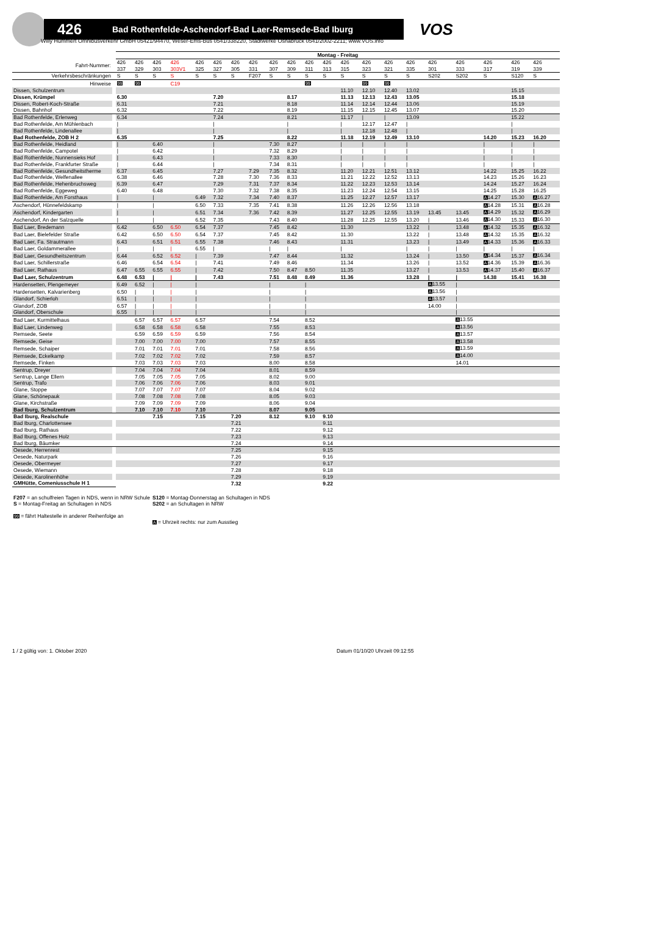426 Bad Rothenfelde-Aschendorf-Bad Laer-Remsede-Bad Iburg
VOS
Willy Hummert Omnibusverkehr GmbH 05421/94470, Weser-Ems-Bus 0541/338220, Stadtwerke Osnabrück 0541/2002-2211; www.VOS.info
| | | Montag - Freitag | | | | | | | | | | | | | | | | | | | | |
| Fahrt-Nummer: | | 426 337 | 426 329 | 426 303 | 426 303V1 | 426 325 | 426 327 | 426 305 | 426 331 | 426 307 | 426 309 | 426 311 | 426 313 | 426 315 | 426 323 | 426 321 | 426 335 | 426 301 | 426 333 | 426 317 | 426 319 | 426 339 |
| Verkehrsbeschränkungen | | S | S | S | S | S | S | S | F207 | S | S | S | S | S | S | S | S | S202 | S202 | S | S120 | S |
| Hinweise | | 99 | 99 | | C19 | | | | | | | 99 | | | 99 | 99 | | | | | | |
| Dissen, Schulzentrum | | | | | | | | | | | | | | 11.10 | 12.10 | 12.40 | 13.02 | | | | 15.15 | |
| Dissen, Krümpel | | 6.30 | | | | | 7.20 | | | | 8.17 | | | 11.13 | 12.13 | 12.43 | 13.05 | | | | 15.18 | |
| Dissen, Robert-Koch-Straße | | 6.31 | | | | | 7.21 | | | | 8.18 | | | 11.14 | 12.14 | 12.44 | 13.06 | | | | 15.19 | |
| Dissen, Bahnhof | | 6.32 | | | | | 7.22 | | | | 8.19 | | | 11.15 | 12.15 | 12.45 | 13.07 | | | | 15.20 | |
| Bad Rothenfelde, Erlenweg | | 6.34 | | | | | 7.24 | | | | 8.21 | | | 11.17 | / | / | 13.09 | | | | 15.22 | |
| Bad Rothenfelde, Am Mühlenbach | | / | | | | | / | | | | / | | | / | 12.17 | 12.47 | / | | | | / | |
| Bad Rothenfelde, Lindenallee | | / | | | | | / | | | | / | | | / | 12.18 | 12.48 | / | | | | / | |
| Bad Rothenfelde, ZOB H 2 | | 6.35 | | | | | 7.25 | | | | 8.22 | | | 11.18 | 12.19 | 12.49 | 13.10 | | | 14.20 | 15.23 | 16.20 |
| Bad Rothenfelde, Heidland | | / | | 6.40 | | | / | | | 7.30 | 8.27 | | | / | / | / | / | | | / | / | / |
| Bad Rothenfelde, Campotel | | / | | 6.42 | | | / | | | 7.32 | 8.29 | | | / | / | / | / | | | / | / | / |
| Bad Rothenfelde, Nunnensieks Hof | | / | | 6.43 | | | / | | | 7.33 | 8.30 | | | / | / | / | / | | | / | / | / |
| Bad Rothenfelde, Frankfurter Straße | | / | | 6.44 | | | / | | | 7.34 | 8.31 | | | / | / | / | / | | | / | / | / |
| Bad Rothenfelde, Gesundheitstherme | | 6.37 | | 6.45 | | | 7.27 | | 7.29 | 7.35 | 8.32 | | | 11.20 | 12.21 | 12.51 | 13.12 | | | 14.22 | 15.25 | 16.22 |
| Bad Rothenfelde, Welfenallee | | 6.38 | | 6.46 | | | 7.28 | | 7.30 | 7.36 | 8.33 | | | 11.21 | 12.22 | 12.52 | 13.13 | | | 14.23 | 15.26 | 16.23 |
| Bad Rothenfelde, Hehenbruchsweg | | 6.39 | | 6.47 | | | 7.29 | | 7.31 | 7.37 | 8.34 | | | 11.22 | 12.23 | 12.53 | 13.14 | | | 14.24 | 15.27 | 16.24 |
| Bad Rothenfelde, Eggeweg | | 6.40 | | 6.48 | | | 7.30 | | 7.32 | 7.38 | 8.35 | | | 11.23 | 12.24 | 12.54 | 13.15 | | | 14.25 | 15.28 | 16.25 |
| Bad Rothenfelde, Am Forsthaus | | / | | / | | 6.49 | 7.32 | | 7.34 | 7.40 | 8.37 | | | 11.25 | 12.27 | 12.57 | 13.17 | | | A 14.27 | 15.30 | A 16.27 |
| Aschendorf, Hünnefeldskamp | | / | | / | | 6.50 | 7.33 | | 7.35 | 7.41 | 8.38 | | | 11.26 | 12.26 | 12.56 | 13.18 | | | A 14.28 | 15.31 | A 16.28 |
| Aschendorf, Kindergarten | | / | | / | | 6.51 | 7.34 | | 7.36 | 7.42 | 8.39 | | | 11.27 | 12.25 | 12.55 | 13.19 | 13.45 | 13.45 | A 14.29 | 15.32 | A 16.29 |
| Aschendorf, An der Salzquelle | | / | | / | | 6.52 | 7.35 | | | 7.43 | 8.40 | | | 11.28 | 12.25 | 12.55 | 13.20 | / | 13.46 | A 14.30 | 15.33 | A 16.30 |
| Bad Laer, Bredemann | | 6.42 | | 6.50 | 6.50 | 6.54 | 7.37 | | | 7.45 | 8.42 | | | 11.30 | | | 13.22 | / | 13.48 | A 14.32 | 15.35 | A 16.32 |
| Bad Laer, Bielefelder Straße | | 6.42 | | 6.50 | 6.50 | 6.54 | 7.37 | | | 7.45 | 8.42 | | | 11.30 | | | 13.22 | / | 13.48 | A 14.32 | 15.35 | A 16.32 |
| Bad Laer, Fa. Strautmann | | 6.43 | | 6.51 | 6.51 | 6.55 | 7.38 | | | 7.46 | 8.43 | | | 11.31 | | | 13.23 | / | 13.49 | A 14.33 | 15.36 | A 16.33 |
| Bad Laer, Goldammerallee | | / | | / | / | 6.55 | / | | | / | / | | | / | | | / | / | / | / | / | / |
| Bad Laer, Gesundheitszentrum | | 6.44 | | 6.52 | 6.52 | / | 7.39 | | | 7.47 | 8.44 | | | 11.32 | | | 13.24 | / | 13.50 | A 14.34 | 15.37 | A 16.34 |
| Bad Laer, Schillerstraße | | 6.46 | | 6.54 | 6.54 | / | 7.41 | | | 7.49 | 8.46 | | | 11.34 | | | 13.26 | / | 13.52 | A 14.36 | 15.39 | A 16.36 |
| Bad Laer, Rathaus | | 6.47 | 6.55 | 6.55 | 6.55 | / | 7.42 | | | 7.50 | 8.47 | 8.50 | | 11.35 | | | 13.27 | / | 13.53 | A 14.37 | 15.40 | A 16.37 |
| Bad Laer, Schulzentrum | | 6.48 | 6.53 | / | / | / | 7.43 | | | 7.51 | 8.48 | 8.49 | | 11.36 | | | 13.28 | / | / | 14.38 | 15.41 | 16.38 |
| Hardensetten, Plengemeyer | | 6.49 | 6.52 | / | / | / | | | | / | | / | | | | | | A 13.55 | / | | | |
| Hardensetten, Kalvarienberg | | 6.50 | / | / | / | / | | | | / | | / | | | | | | A 13.56 | / | | | |
| Glandorf, Schierloh | | 6.51 | / | / | / | / | | | | / | | / | | | | | | A 13.57 | / | | | |
| Glandorf, ZOB | | 6.57 | / | / | / | / | | | | / | | / | | | | | | 14.00 | / | | | |
| Glandorf, Oberschule | | 6.55 | / | / | / | / | | | | / | | / | | | | | | | / | | | |
| Bad Laer, Kurmittelhaus | | | 6.57 | 6.57 | 6.57 | 6.57 | | | | 7.54 | | 8.52 | | | | | | | A 13.55 | | | |
| Bad Laer, Lindenweg | | | 6.58 | 6.58 | 6.58 | 6.58 | | | | 7.55 | | 8.53 | | | | | | | A 13.56 | | | |
| Remsede, Seete | | | 6.59 | 6.59 | 6.59 | 6.59 | | | | 7.56 | | 8.54 | | | | | | | A 13.57 | | | |
| Remsede, Geise | | | 7.00 | 7.00 | 7.00 | 7.00 | | | | 7.57 | | 8.55 | | | | | | | A 13.58 | | | |
| Remsede, Schaiper | | | 7.01 | 7.01 | 7.01 | 7.01 | | | | 7.58 | | 8.56 | | | | | | | A 13.59 | | | |
| Remsede, Eckelkamp | | | 7.02 | 7.02 | 7.02 | 7.02 | | | | 7.59 | | 8.57 | | | | | | | A 14.00 | | | |
| Remsede, Finken | | | 7.03 | 7.03 | 7.03 | 7.03 | | | | 8.00 | | 8.58 | | | | | | | 14.01 | | | |
| Sentrup, Dreyer | | | 7.04 | 7.04 | 7.04 | 7.04 | | | | 8.01 | | 8.59 | | | | | | | | | | |
| Sentrup, Lange Ellern | | | 7.05 | 7.05 | 7.05 | 7.05 | | | | 8.02 | | 9.00 | | | | | | | | | | |
| Sentrup, Trafo | | | 7.06 | 7.06 | 7.06 | 7.06 | | | | 8.03 | | 9.01 | | | | | | | | | | |
| Glane, Stoppe | | | 7.07 | 7.07 | 7.07 | 7.07 | | | | 8.04 | | 9.02 | | | | | | | | | | |
| Glane, Schönepauk | | | 7.08 | 7.08 | 7.08 | 7.08 | | | | 8.05 | | 9.03 | | | | | | | | | | |
| Glane, Kirchstraße | | | 7.09 | 7.09 | 7.09 | 7.09 | | | | 8.06 | | 9.04 | | | | | | | | | | |
| Bad Iburg, Schulzentrum | | | 7.10 | 7.10 | 7.10 | 7.10 | | | | 8.07 | | 9.05 | | | | | | | | | | |
| Bad Iburg, Realschule | | | | 7.15 | | 7.15 | | 7.20 | | 8.12 | | 9.10 | 9.10 | | | | | | | | | |
| Bad Iburg, Charlottensee | | | | | | | | 7.21 | | | | | 9.11 | | | | | | | | | |
| Bad Iburg, Rathaus | | | | | | | | 7.22 | | | | | 9.12 | | | | | | | | | |
| Bad Iburg, Offenes Holz | | | | | | | | 7.23 | | | | | 9.13 | | | | | | | | | |
| Bad Iburg, Bäumker | | | | | | | | 7.24 | | | | | 9.14 | | | | | | | | | |
| Oesede, Herrenrest | | | | | | | | 7.25 | | | | | 9.15 | | | | | | | | | |
| Oesede, Naturpark | | | | | | | | 7.26 | | | | | 9.16 | | | | | | | | | |
| Oesede, Obermeyer | | | | | | | | 7.27 | | | | | 9.17 | | | | | | | | | |
| Oesede, Wiemann | | | | | | | | 7.28 | | | | | 9.18 | | | | | | | | | |
| Oesede, Karolinenhöhe | | | | | | | | 7.29 | | | | | 9.19 | | | | | | | | | |
| GMHütte, Comeniusschule H 1 | | | | | | | | 7.32 | | | | | 9.22 | | | | | | | | | |
F207 = an schulfreien Tagen in NDS, wenn in NRW Schule
S = Montag-Freitag an Schultagen in NDS
99 = fährt Haltestelle in anderer Reihenfolge an
S120 = Montag-Donnerstag an Schultagen in NDS
S202 = an Schultagen in NRW
A = Uhrzeit rechts: nur zum Ausstieg
1 / 2 gültig von: 1. Oktober 2020 Datum 01/10/20 Uhrzeit 09:12:55